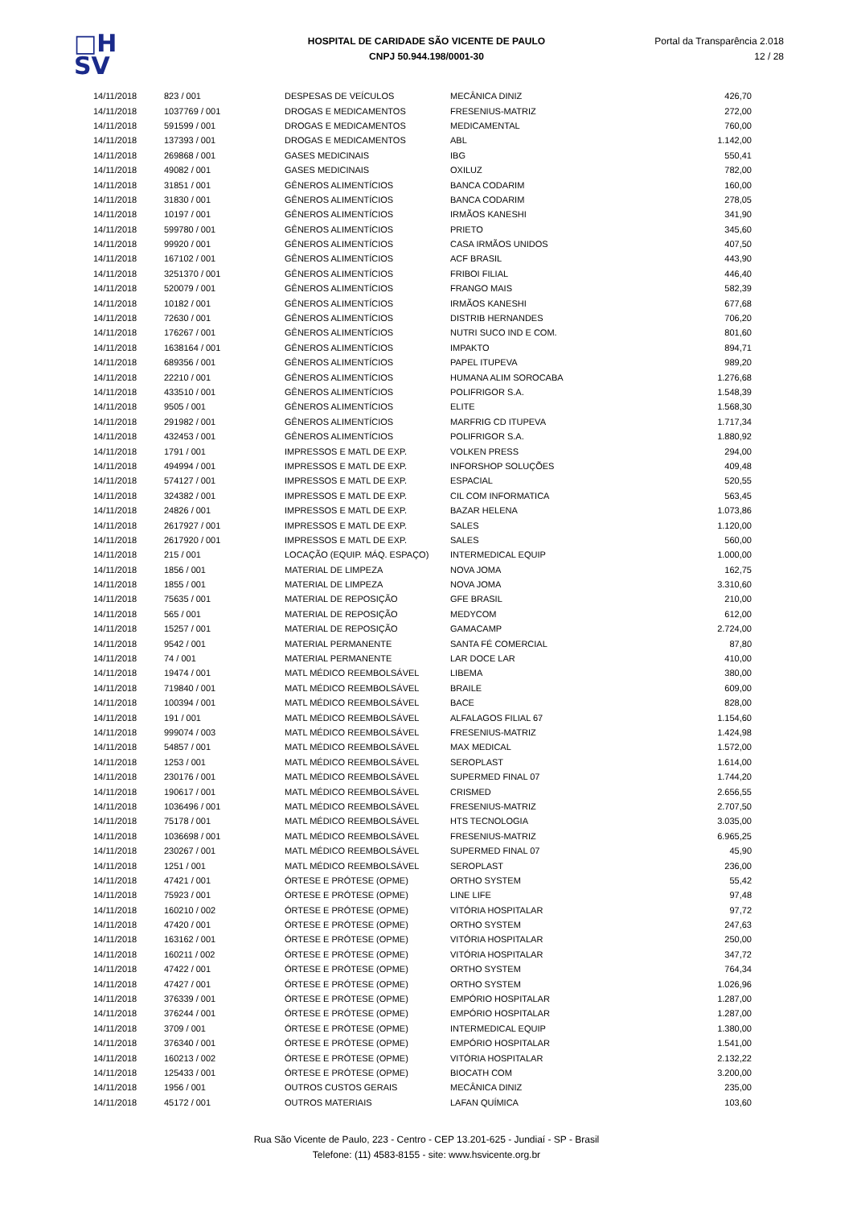□H
SV
HOSPITAL DE CARIDADE SÃO VICENTE DE PAULO
CNPJ 50.944.198/0001-30
Portal da Transparência 2.018
12 / 28
| 14/11/2018 | 823 / 001 | DESPESAS DE VEÍCULOS | MECÂNICA DINIZ | 426,70 |
| 14/11/2018 | 1037769 / 001 | DROGAS E MEDICAMENTOS | FRESENIUS-MATRIZ | 272,00 |
| 14/11/2018 | 591599 / 001 | DROGAS E MEDICAMENTOS | MEDICAMENTAL | 760,00 |
| 14/11/2018 | 137393 / 001 | DROGAS E MEDICAMENTOS | ABL | 1.142,00 |
| 14/11/2018 | 269868 / 001 | GASES MEDICINAIS | IBG | 550,41 |
| 14/11/2018 | 49082 / 001 | GASES MEDICINAIS | OXILUZ | 782,00 |
| 14/11/2018 | 31851 / 001 | GÊNEROS ALIMENTÍCIOS | BANCA CODARIM | 160,00 |
| 14/11/2018 | 31830 / 001 | GÊNEROS ALIMENTÍCIOS | BANCA CODARIM | 278,05 |
| 14/11/2018 | 10197 / 001 | GÊNEROS ALIMENTÍCIOS | IRMÃOS KANESHI | 341,90 |
| 14/11/2018 | 599780 / 001 | GÊNEROS ALIMENTÍCIOS | PRIETO | 345,60 |
| 14/11/2018 | 99920 / 001 | GÊNEROS ALIMENTÍCIOS | CASA IRMÃOS UNIDOS | 407,50 |
| 14/11/2018 | 167102 / 001 | GÊNEROS ALIMENTÍCIOS | ACF BRASIL | 443,90 |
| 14/11/2018 | 3251370 / 001 | GÊNEROS ALIMENTÍCIOS | FRIBOI FILIAL | 446,40 |
| 14/11/2018 | 520079 / 001 | GÊNEROS ALIMENTÍCIOS | FRANGO MAIS | 582,39 |
| 14/11/2018 | 10182 / 001 | GÊNEROS ALIMENTÍCIOS | IRMÃOS KANESHI | 677,68 |
| 14/11/2018 | 72630 / 001 | GÊNEROS ALIMENTÍCIOS | DISTRIB HERNANDES | 706,20 |
| 14/11/2018 | 176267 / 001 | GÊNEROS ALIMENTÍCIOS | NUTRI SUCO IND E COM. | 801,60 |
| 14/11/2018 | 1638164 / 001 | GÊNEROS ALIMENTÍCIOS | IMPAKTO | 894,71 |
| 14/11/2018 | 689356 / 001 | GÊNEROS ALIMENTÍCIOS | PAPEL ITUPEVA | 989,20 |
| 14/11/2018 | 22210 / 001 | GÊNEROS ALIMENTÍCIOS | HUMANA ALIM SOROCABA | 1.276,68 |
| 14/11/2018 | 433510 / 001 | GÊNEROS ALIMENTÍCIOS | POLIFRIGOR S.A. | 1.548,39 |
| 14/11/2018 | 9505 / 001 | GÊNEROS ALIMENTÍCIOS | ELITE | 1.568,30 |
| 14/11/2018 | 291982 / 001 | GÊNEROS ALIMENTÍCIOS | MARFRIG CD ITUPEVA | 1.717,34 |
| 14/11/2018 | 432453 / 001 | GÊNEROS ALIMENTÍCIOS | POLIFRIGOR S.A. | 1.880,92 |
| 14/11/2018 | 1791 / 001 | IMPRESSOS E MATL DE EXP. | VOLKEN PRESS | 294,00 |
| 14/11/2018 | 494994 / 001 | IMPRESSOS E MATL DE EXP. | INFORSHOP SOLUÇÕES | 409,48 |
| 14/11/2018 | 574127 / 001 | IMPRESSOS E MATL DE EXP. | ESPACIAL | 520,55 |
| 14/11/2018 | 324382 / 001 | IMPRESSOS E MATL DE EXP. | CIL COM INFORMATICA | 563,45 |
| 14/11/2018 | 24826 / 001 | IMPRESSOS E MATL DE EXP. | BAZAR HELENA | 1.073,86 |
| 14/11/2018 | 2617927 / 001 | IMPRESSOS E MATL DE EXP. | SALES | 1.120,00 |
| 14/11/2018 | 2617920 / 001 | IMPRESSOS E MATL DE EXP. | SALES | 560,00 |
| 14/11/2018 | 215 / 001 | LOCAÇÃO (EQUIP. MÁQ. ESPAÇO) | INTERMEDICAL EQUIP | 1.000,00 |
| 14/11/2018 | 1856 / 001 | MATERIAL DE LIMPEZA | NOVA JOMA | 162,75 |
| 14/11/2018 | 1855 / 001 | MATERIAL DE LIMPEZA | NOVA JOMA | 3.310,60 |
| 14/11/2018 | 75635 / 001 | MATERIAL DE REPOSIÇÃO | GFE BRASIL | 210,00 |
| 14/11/2018 | 565 / 001 | MATERIAL DE REPOSIÇÃO | MEDYCOM | 612,00 |
| 14/11/2018 | 15257 / 001 | MATERIAL DE REPOSIÇÃO | GAMACAMP | 2.724,00 |
| 14/11/2018 | 9542 / 001 | MATERIAL PERMANENTE | SANTA FÉ COMERCIAL | 87,80 |
| 14/11/2018 | 74 / 001 | MATERIAL PERMANENTE | LAR DOCE LAR | 410,00 |
| 14/11/2018 | 19474 / 001 | MATL MÉDICO REEMBOLSÁVEL | LIBEMA | 380,00 |
| 14/11/2018 | 719840 / 001 | MATL MÉDICO REEMBOLSÁVEL | BRAILE | 609,00 |
| 14/11/2018 | 100394 / 001 | MATL MÉDICO REEMBOLSÁVEL | BACE | 828,00 |
| 14/11/2018 | 191 / 001 | MATL MÉDICO REEMBOLSÁVEL | ALFALAGOS FILIAL 67 | 1.154,60 |
| 14/11/2018 | 999074 / 003 | MATL MÉDICO REEMBOLSÁVEL | FRESENIUS-MATRIZ | 1.424,98 |
| 14/11/2018 | 54857 / 001 | MATL MÉDICO REEMBOLSÁVEL | MAX MEDICAL | 1.572,00 |
| 14/11/2018 | 1253 / 001 | MATL MÉDICO REEMBOLSÁVEL | SEROPLAST | 1.614,00 |
| 14/11/2018 | 230176 / 001 | MATL MÉDICO REEMBOLSÁVEL | SUPERMED FINAL 07 | 1.744,20 |
| 14/11/2018 | 190617 / 001 | MATL MÉDICO REEMBOLSÁVEL | CRISMED | 2.656,55 |
| 14/11/2018 | 1036496 / 001 | MATL MÉDICO REEMBOLSÁVEL | FRESENIUS-MATRIZ | 2.707,50 |
| 14/11/2018 | 75178 / 001 | MATL MÉDICO REEMBOLSÁVEL | HTS TECNOLOGIA | 3.035,00 |
| 14/11/2018 | 1036698 / 001 | MATL MÉDICO REEMBOLSÁVEL | FRESENIUS-MATRIZ | 6.965,25 |
| 14/11/2018 | 230267 / 001 | MATL MÉDICO REEMBOLSÁVEL | SUPERMED FINAL 07 | 45,90 |
| 14/11/2018 | 1251 / 001 | MATL MÉDICO REEMBOLSÁVEL | SEROPLAST | 236,00 |
| 14/11/2018 | 47421 / 001 | ÓRTESE E PRÓTESE (OPME) | ORTHO SYSTEM | 55,42 |
| 14/11/2018 | 75923 / 001 | ÓRTESE E PRÓTESE (OPME) | LINE LIFE | 97,48 |
| 14/11/2018 | 160210 / 002 | ÓRTESE E PRÓTESE (OPME) | VITÓRIA HOSPITALAR | 97,72 |
| 14/11/2018 | 47420 / 001 | ÓRTESE E PRÓTESE (OPME) | ORTHO SYSTEM | 247,63 |
| 14/11/2018 | 163162 / 001 | ÓRTESE E PRÓTESE (OPME) | VITÓRIA HOSPITALAR | 250,00 |
| 14/11/2018 | 160211 / 002 | ÓRTESE E PRÓTESE (OPME) | VITÓRIA HOSPITALAR | 347,72 |
| 14/11/2018 | 47422 / 001 | ÓRTESE E PRÓTESE (OPME) | ORTHO SYSTEM | 764,34 |
| 14/11/2018 | 47427 / 001 | ÓRTESE E PRÓTESE (OPME) | ORTHO SYSTEM | 1.026,96 |
| 14/11/2018 | 376339 / 001 | ÓRTESE E PRÓTESE (OPME) | EMPÓRIO HOSPITALAR | 1.287,00 |
| 14/11/2018 | 376244 / 001 | ÓRTESE E PRÓTESE (OPME) | EMPÓRIO HOSPITALAR | 1.287,00 |
| 14/11/2018 | 3709 / 001 | ÓRTESE E PRÓTESE (OPME) | INTERMEDICAL EQUIP | 1.380,00 |
| 14/11/2018 | 376340 / 001 | ÓRTESE E PRÓTESE (OPME) | EMPÓRIO HOSPITALAR | 1.541,00 |
| 14/11/2018 | 160213 / 002 | ÓRTESE E PRÓTESE (OPME) | VITÓRIA HOSPITALAR | 2.132,22 |
| 14/11/2018 | 125433 / 001 | ÓRTESE E PRÓTESE (OPME) | BIOCATH COM | 3.200,00 |
| 14/11/2018 | 1956 / 001 | OUTROS CUSTOS GERAIS | MECÂNICA DINIZ | 235,00 |
| 14/11/2018 | 45172 / 001 | OUTROS MATERIAIS | LAFAN QUÍMICA | 103,60 |
Rua São Vicente de Paulo, 223 - Centro - CEP 13.201-625 - Jundiaí - SP - Brasil
Telefone: (11) 4583-8155 - site: www.hsvicente.org.br